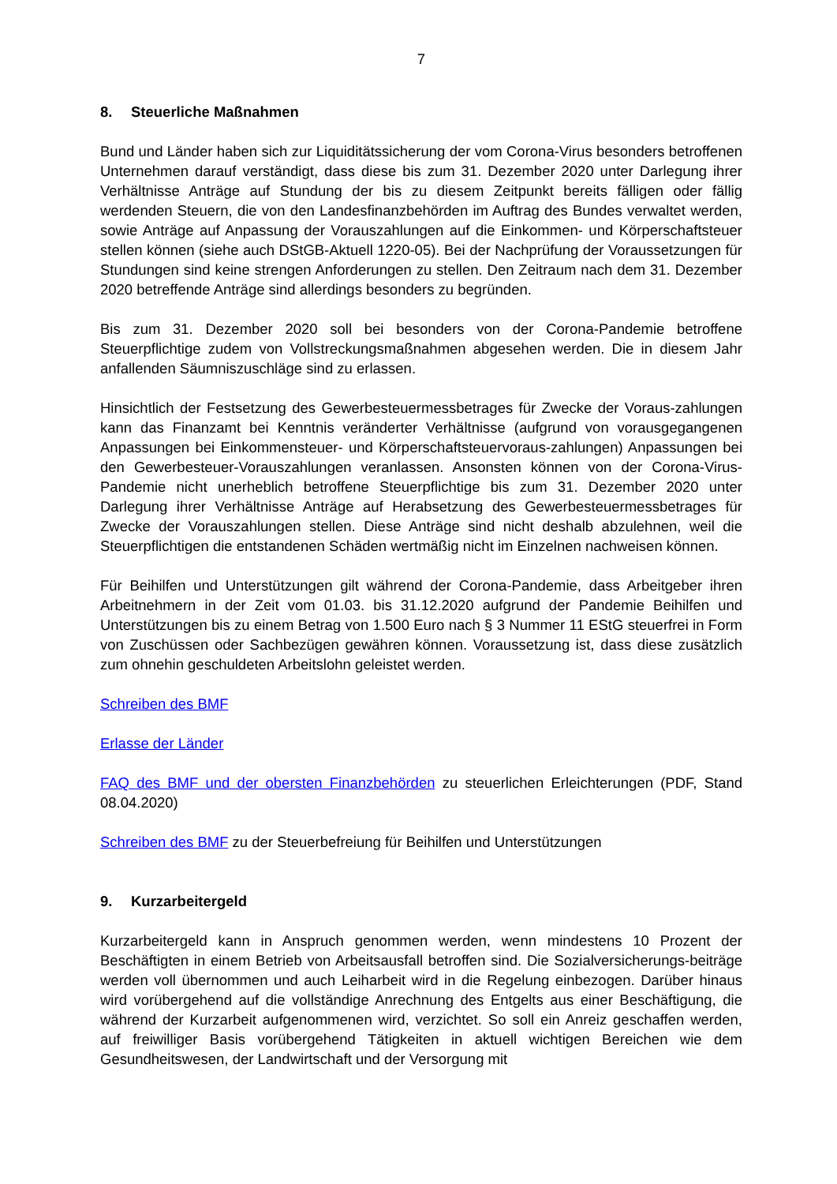7
8. Steuerliche Maßnahmen
Bund und Länder haben sich zur Liquiditätssicherung der vom Corona-Virus besonders betroffenen Unternehmen darauf verständigt, dass diese bis zum 31. Dezember 2020 unter Darlegung ihrer Verhältnisse Anträge auf Stundung der bis zu diesem Zeitpunkt bereits fälligen oder fällig werdenden Steuern, die von den Landesfinanzbehörden im Auftrag des Bundes verwaltet werden, sowie Anträge auf Anpassung der Vorauszahlungen auf die Einkommen- und Körperschaftsteuer stellen können (siehe auch DStGB-Aktuell 1220-05). Bei der Nachprüfung der Voraussetzungen für Stundungen sind keine strengen Anforderungen zu stellen. Den Zeitraum nach dem 31. Dezember 2020 betreffende Anträge sind allerdings besonders zu begründen.
Bis zum 31. Dezember 2020 soll bei besonders von der Corona-Pandemie betroffene Steuerpflichtige zudem von Vollstreckungsmaßnahmen abgesehen werden. Die in diesem Jahr anfallenden Säumniszuschläge sind zu erlassen.
Hinsichtlich der Festsetzung des Gewerbesteuermessbetrages für Zwecke der Voraus-zahlungen kann das Finanzamt bei Kenntnis veränderter Verhältnisse (aufgrund von vorausgegangenen Anpassungen bei Einkommensteuer- und Körperschaftsteuervoraus-zahlungen) Anpassungen bei den Gewerbesteuer-Vorauszahlungen veranlassen. Ansonsten können von der Corona-Virus-Pandemie nicht unerheblich betroffene Steuerpflichtige bis zum 31. Dezember 2020 unter Darlegung ihrer Verhältnisse Anträge auf Herabsetzung des Gewerbesteuermessbetrages für Zwecke der Vorauszahlungen stellen. Diese Anträge sind nicht deshalb abzulehnen, weil die Steuerpflichtigen die entstandenen Schäden wertmäßig nicht im Einzelnen nachweisen können.
Für Beihilfen und Unterstützungen gilt während der Corona-Pandemie, dass Arbeitgeber ihren Arbeitnehmern in der Zeit vom 01.03. bis 31.12.2020 aufgrund der Pandemie Beihilfen und Unterstützungen bis zu einem Betrag von 1.500 Euro nach § 3 Nummer 11 EStG steuerfrei in Form von Zuschüssen oder Sachbezügen gewähren können. Voraussetzung ist, dass diese zusätzlich zum ohnehin geschuldeten Arbeitslohn geleistet werden.
Schreiben des BMF
Erlasse der Länder
FAQ des BMF und der obersten Finanzbehörden zu steuerlichen Erleichterungen (PDF, Stand 08.04.2020)
Schreiben des BMF zu der Steuerbefreiung für Beihilfen und Unterstützungen
9. Kurzarbeitergeld
Kurzarbeitergeld kann in Anspruch genommen werden, wenn mindestens 10 Prozent der Beschäftigten in einem Betrieb von Arbeitsausfall betroffen sind. Die Sozialversicherungs-beiträge werden voll übernommen und auch Leiharbeit wird in die Regelung einbezogen. Darüber hinaus wird vorübergehend auf die vollständige Anrechnung des Entgelts aus einer Beschäftigung, die während der Kurzarbeit aufgenommenen wird, verzichtet. So soll ein Anreiz geschaffen werden, auf freiwilliger Basis vorübergehend Tätigkeiten in aktuell wichtigen Bereichen wie dem Gesundheitswesen, der Landwirtschaft und der Versorgung mit